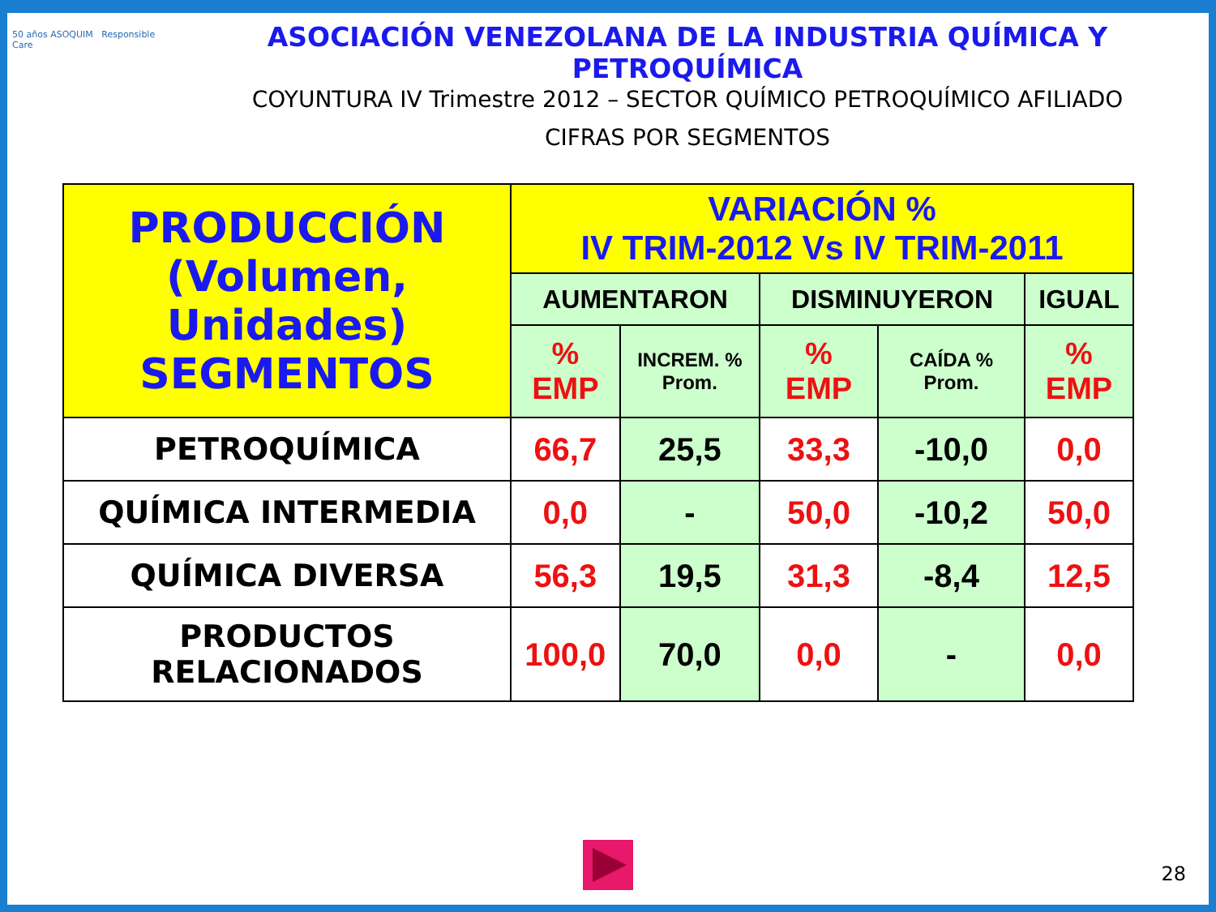50 años ASOQUIM Responsible Care
ASOCIACIÓN VENEZOLANA DE LA INDUSTRIA QUÍMICA Y PETROQUÍMICA
COYUNTURA IV Trimestre 2012 – SECTOR QUÍMICO PETROQUÍMICO AFILIADO
CIFRAS POR SEGMENTOS
| PRODUCCIÓN (Volumen, Unidades) SEGMENTOS | VARIACIÓN % IV TRIM-2012 Vs IV TRIM-2011 | | | | |
| --- | --- | --- | --- | --- | --- |
| | AUMENTARON | | DISMINUYERON | | IGUAL |
| | % EMP | INCREM. % Prom. | % EMP | CAÍDA % Prom. | % EMP |
| PETROQUÍMICA | 66,7 | 25,5 | 33,3 | -10,0 | 0,0 |
| QUÍMICA INTERMEDIA | 0,0 | - | 50,0 | -10,2 | 50,0 |
| QUÍMICA DIVERSA | 56,3 | 19,5 | 31,3 | -8,4 | 12,5 |
| PRODUCTOS RELACIONADOS | 100,0 | 70,0 | 0,0 | - | 0,0 |
28